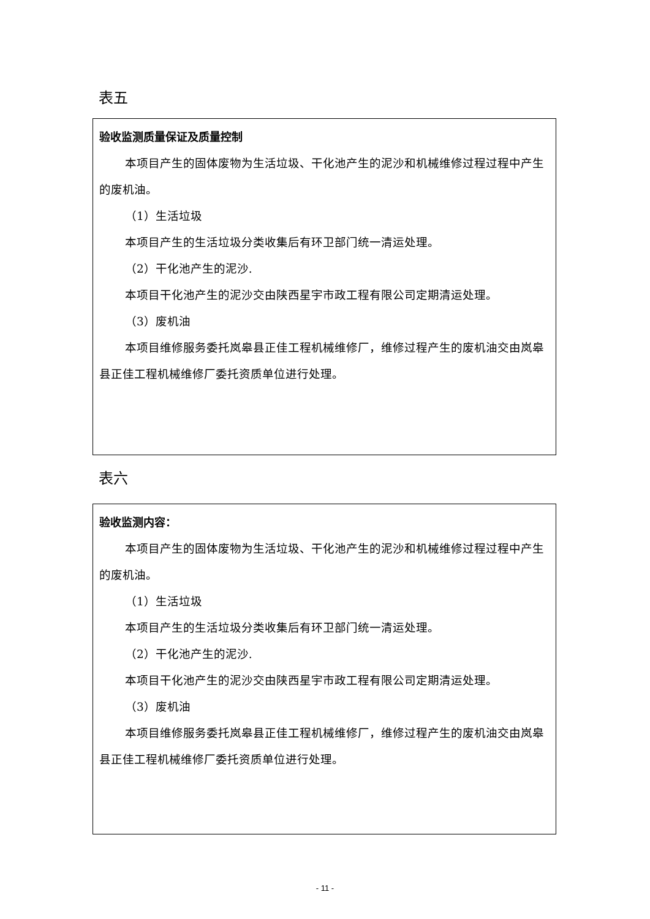表五
验收监测质量保证及质量控制
本项目产生的固体废物为生活垃圾、干化池产生的泥沙和机械维修过程过程中产生的废机油。
（1）生活垃圾
本项目产生的生活垃圾分类收集后有环卫部门统一清运处理。
（2）干化池产生的泥沙.
本项目干化池产生的泥沙交由陕西星宇市政工程有限公司定期清运处理。
（3）废机油
本项目维修服务委托岚皋县正佳工程机械维修厂，维修过程产生的废机油交由岚皋县正佳工程机械维修厂委托资质单位进行处理。
表六
验收监测内容：
本项目产生的固体废物为生活垃圾、干化池产生的泥沙和机械维修过程过程中产生的废机油。
（1）生活垃圾
本项目产生的生活垃圾分类收集后有环卫部门统一清运处理。
（2）干化池产生的泥沙.
本项目干化池产生的泥沙交由陕西星宇市政工程有限公司定期清运处理。
（3）废机油
本项目维修服务委托岚皋县正佳工程机械维修厂，维修过程产生的废机油交由岚皋县正佳工程机械维修厂委托资质单位进行处理。
- 11 -